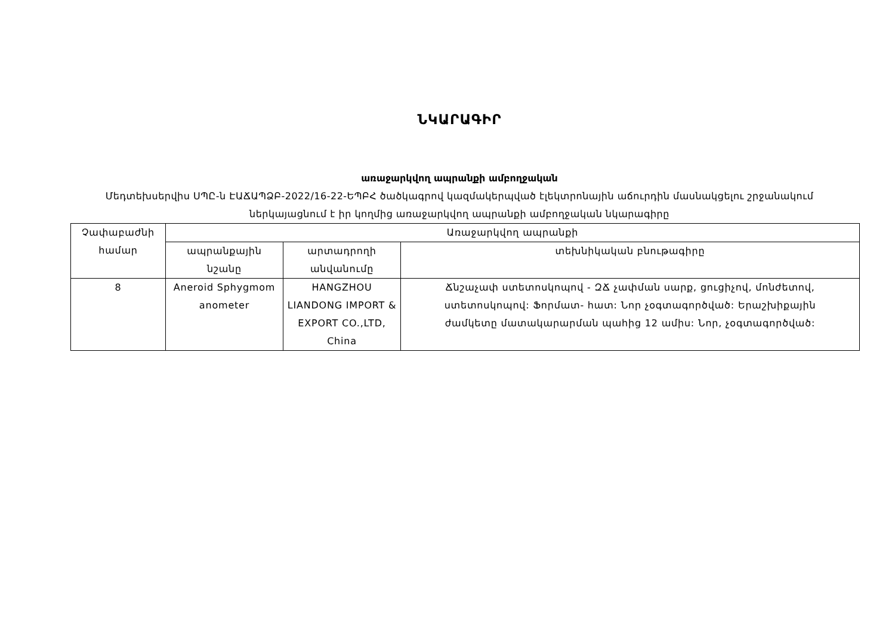ՆԿԱՐԱԳԻՐ
առաջարկվող ապրանքի ամբողջական
Մեդտեխսերվիս ՍՊԸ-ն ԷԱՃԱՊՁԲ-2022/16-22-ԵՊԲՀ ծածկագրով կազմակերպված էլեկտրոնային աճուրդին մասնակցելու շրջանակում ներկայացնում է իր կողմից առաջարկվող ապրանքի ամբողջական նկարագիրը
| Չափաբաժնի համար | Առաջարկվող ապրանքի | | |
| --- | --- | --- | --- |
| | ապրանքային նշանը | արտադրողի անվանումը | տեխնիկական բնութագիրը |
| 8 | Aneroid Sphygmom anometer | HANGZHOU LIANDONG IMPORT & EXPORT CO.,LTD, China | Ճնշաչափ ստետոսկոպով - ԶՃ չափման սարք, ցուցիչով, մոնժետով, ստետոսկոպով: Ֆորմատ- հատ: Նոր չօգտագործված: Երաշխիքային ժամկետը մատակարարման պահից 12 ամիս: Նոր, չօգտագործված: |